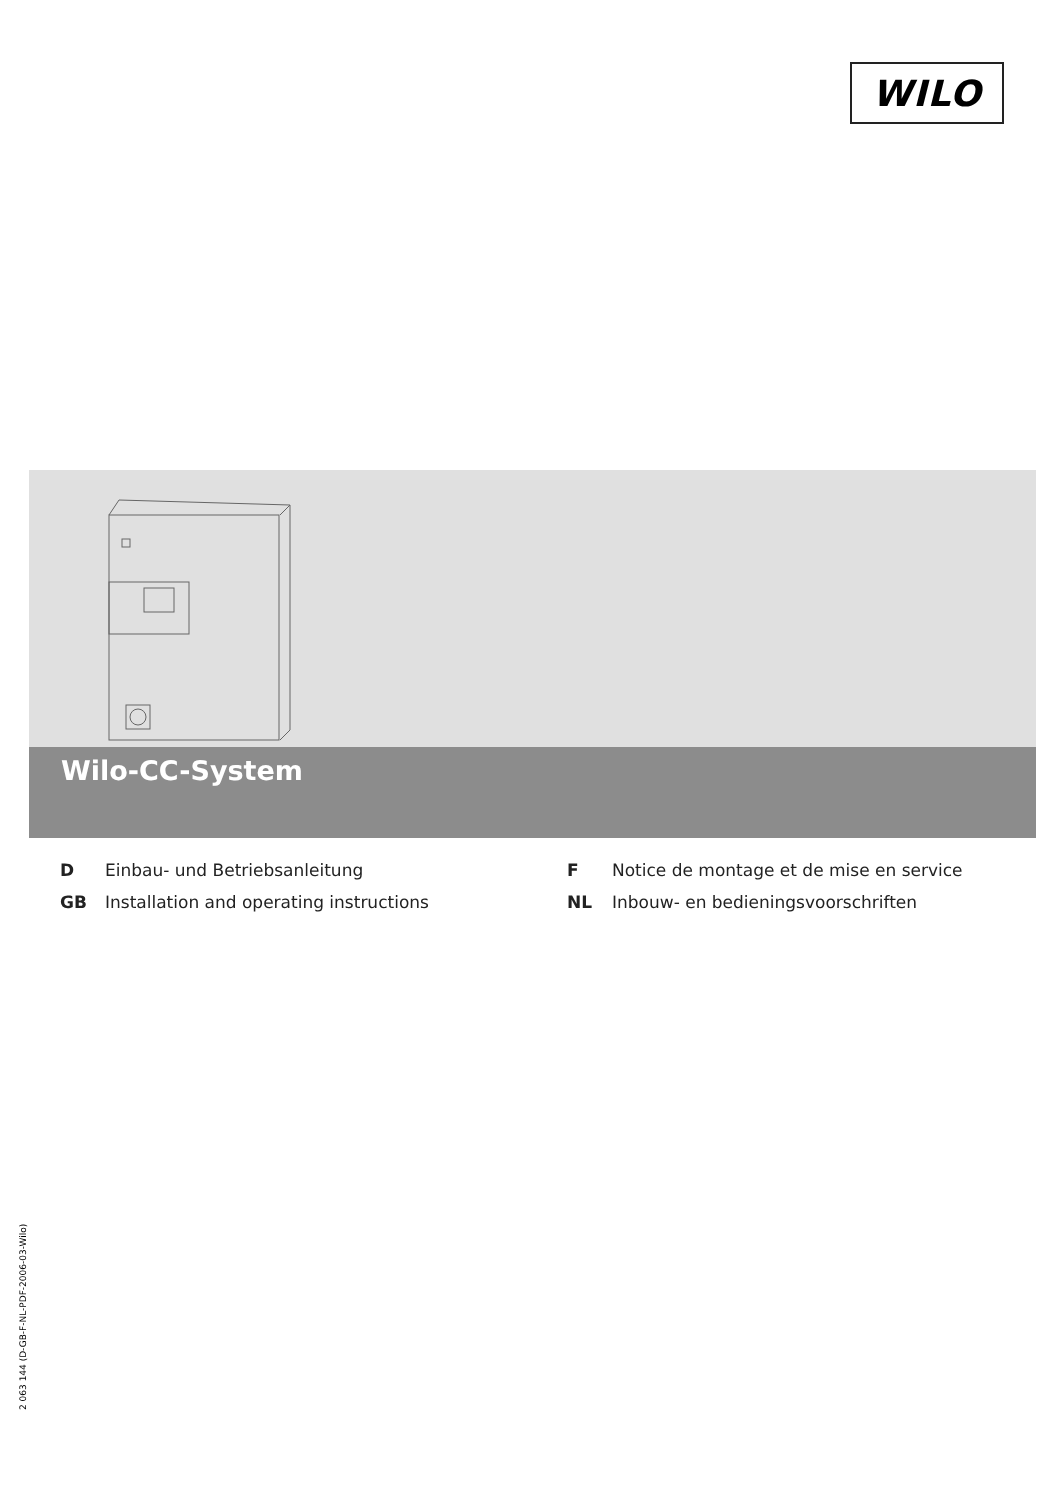WILO
Wilo-CC-System
D Einbau- und Betriebsanleitung F Notice de montage et de mise en service GB Installation and operating instructions NL Inbouw- en bedieningsvoorschriften
2 063 144 (D-GB-F-NL-PDF-2006-03-Wilo)